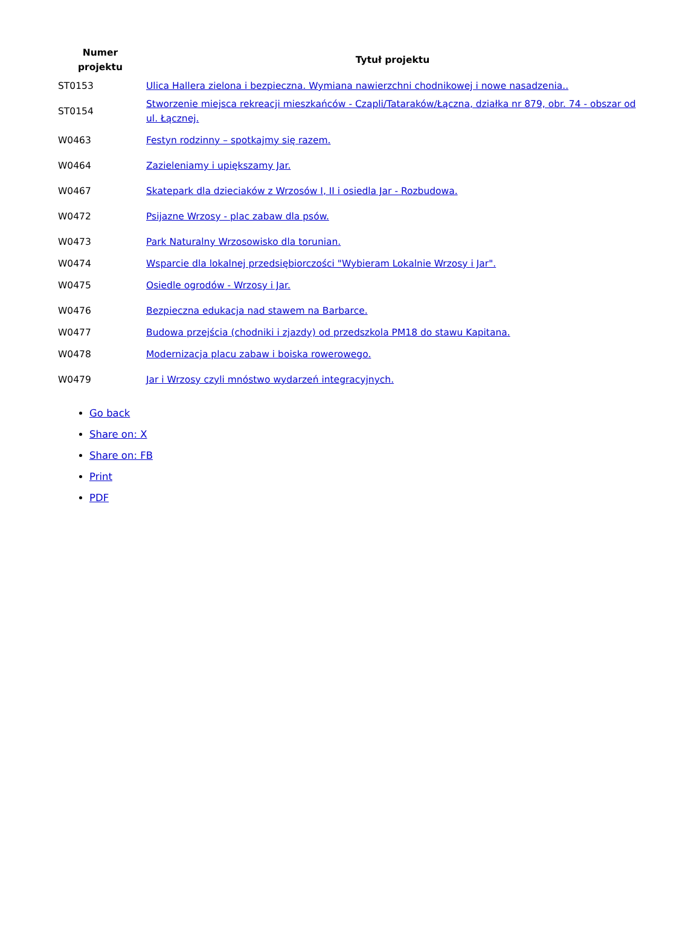| Numer projektu | Tytuł projektu |
| --- | --- |
| ST0153 | Ulica Hallera zielona i bezpieczna. Wymiana nawierzchni chodnikowej i nowe nasadzenia.. |
| ST0154 | Stworzenie miejsca rekreacji mieszkańców - Czapli/Tataraków/Łączna, działka nr 879, obr. 74 - obszar od ul. Łącznej. |
| W0463 | Festyn rodzinny – spotkajmy się razem. |
| W0464 | Zazieleniamy i upiększamy Jar. |
| W0467 | Skatepark dla dzieciaków z Wrzosów I, II i osiedla Jar - Rozbudowa. |
| W0472 | Psijazne Wrzosy - plac zabaw dla psów. |
| W0473 | Park Naturalny Wrzosowisko dla torunian. |
| W0474 | Wsparcie dla lokalnej przedsiębiorczości "Wybieram Lokalnie Wrzosy i Jar". |
| W0475 | Osiedle ogrodów - Wrzosy i Jar. |
| W0476 | Bezpieczna edukacja nad stawem na Barbarce. |
| W0477 | Budowa przejścia (chodniki i zjazdy) od przedszkola PM18 do stawu Kapitana. |
| W0478 | Modernizacja placu zabaw i boiska rowerowego. |
| W0479 | Jar i Wrzosy czyli mnóstwo wydarzeń integracyjnych. |
Go back
Share on: X
Share on: FB
Print
PDF